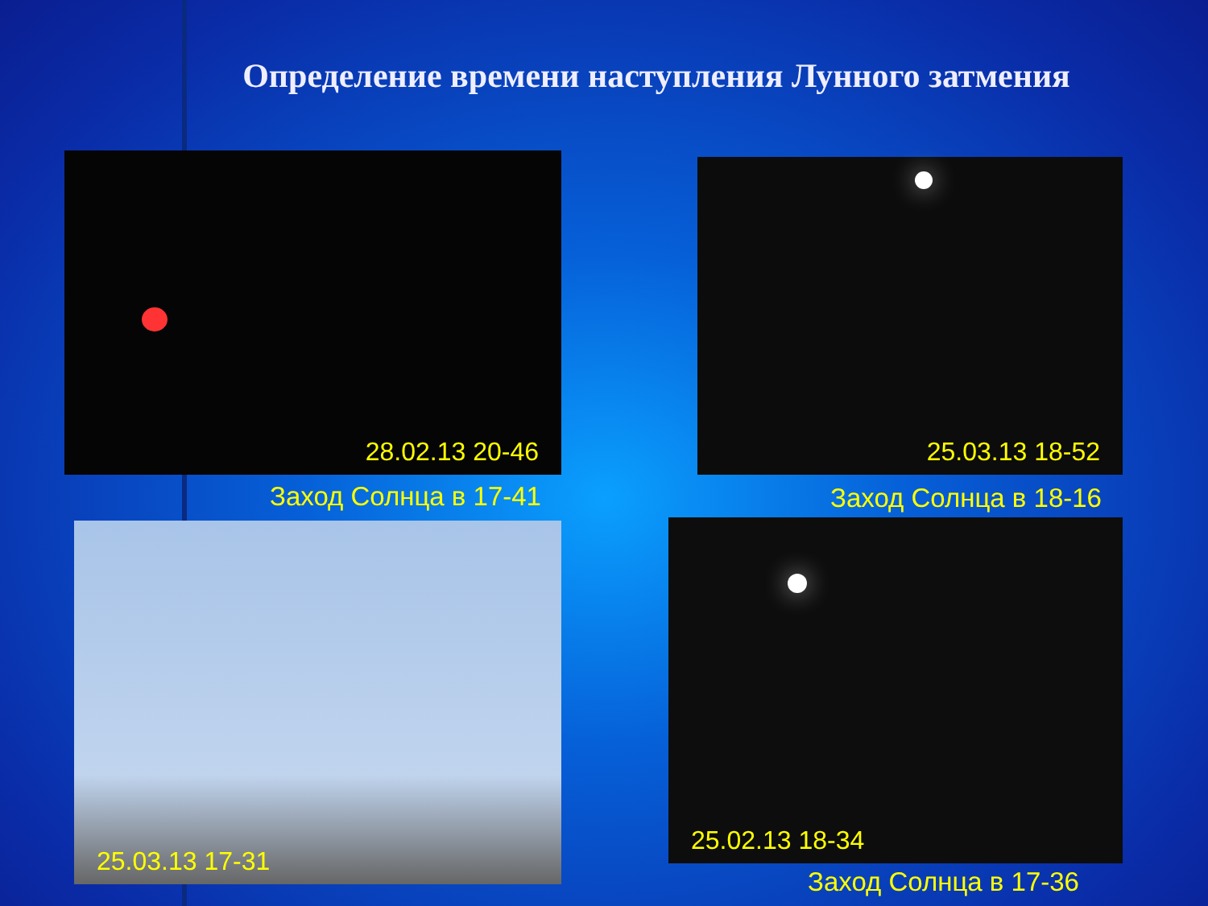Определение времени наступления Лунного затмения
28.02.13 20-46
Заход Солнца в 17-41
25.03.13 18-52
Заход Солнца в 18-16
25.03.13 17-31 25.02.13 18-34
Заход Солнца в 17-36